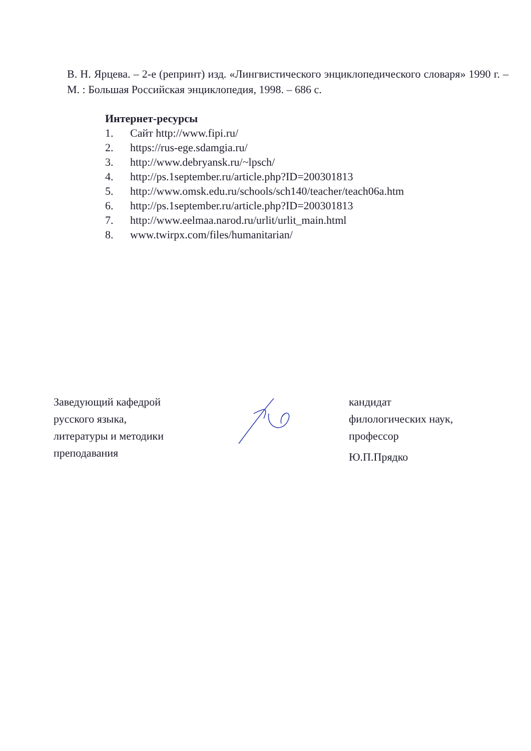В. Н. Ярцева. – 2-е (репринт) изд. «Лингвистического энциклопедического словаря» 1990 г. – М. : Большая Российская энциклопедия, 1998. – 686 с.
Интернет-ресурсы
1. Сайт http://www.fipi.ru/
2. https://rus-ege.sdamgia.ru/
3. http://www.debryansk.ru/~lpsch/
4. http://ps.1september.ru/article.php?ID=200301813
5. http://www.omsk.edu.ru/schools/sch140/teacher/teach06a.htm
6. http://ps.1september.ru/article.php?ID=200301813
7. http://www.eelmaa.narod.ru/urlit/urlit_main.html
8. www.twirpx.com/files/humanitarian/
Заведующий кафедрой
русского языка,
литературы и методики
преподавания
кандидат
филологических наук,
профессор
Ю.П.Прядко